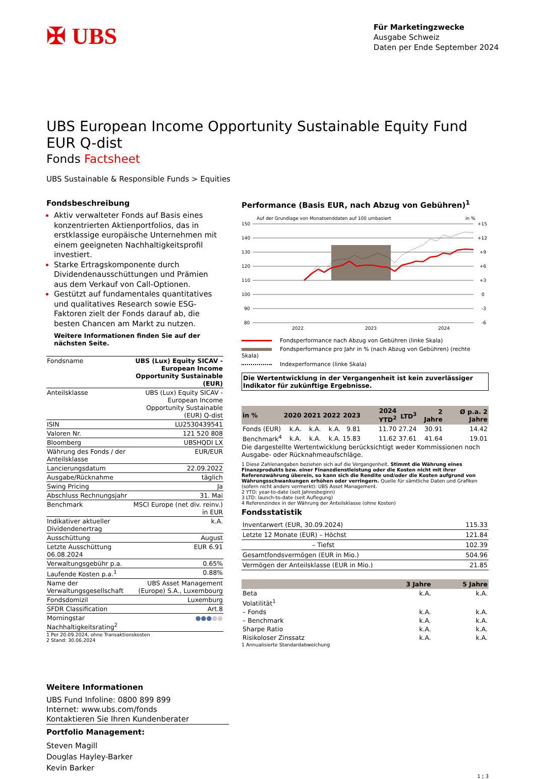✠ UBS
Für Marketingzwecke
Ausgabe Schweiz
Daten per Ende September 2024
UBS European Income Opportunity Sustainable Equity Fund EUR Q-dist
Fonds Factsheet
UBS Sustainable & Responsible Funds > Equities
Fondsbeschreibung
Aktiv verwalteter Fonds auf Basis eines konzentrierten Aktienportfolios, das in erstklassige europäische Unternehmen mit einem geeigneten Nachhaltigkeitsprofil investiert.
Starke Ertragskomponente durch Dividendenausschüttungen und Prämien aus dem Verkauf von Call-Optionen.
Gestützt auf fundamentales quantitatives und qualitatives Research sowie ESG-Faktoren zielt der Fonds darauf ab, die besten Chancen am Markt zu nutzen.
Weitere Informationen finden Sie auf der nächsten Seite.
| Fondsname | UBS (Lux) Equity SICAV - European Income Opportunity Sustainable (EUR) |
| Anteilsklasse | UBS (Lux) Equity SICAV - European Income Opportunity Sustainable (EUR) Q-dist |
| ISIN | LU2530439541 |
| Valoren Nr. | 121 520 808 |
| Bloomberg | UBSHQDI LX |
| Währung des Fonds / der Anteilsklasse | EUR/EUR |
| Lancierungsdatum | 22.09.2022 |
| Ausgabe/Rücknahme | täglich |
| Swing Pricing | Ja |
| Abschluss Rechnungsjahr | 31. Mai |
| Benchmark | MSCI Europe (net div. reinv.) in EUR |
| Indikativer aktueller Dividendenertrag | k.A. |
| Ausschüttung | August |
| Letzte Ausschüttung 06.08.2024 | EUR 6.91 |
| Verwaltungsgebühr p.a. | 0.65% |
| Laufende Kosten p.a.<sup>1</sup> | 0.88% |
| Name der Verwaltungsgesellschaft | UBS Asset Management (Europe) S.A., Luxembourg |
| Fondsdomizil | Luxemburg |
| SFDR Classification | Art.8 |
| Morningstar Nachhaltigkeitsrating<sup>2</sup> | ●●● ●● |
1 Per 20.09.2024, ohne Transaktionskosten
2 Stand: 30.06.2024
Performance (Basis EUR, nach Abzug von Gebühren)<sup>1</sup>
Auf der Grundlage von Monatsenddaten auf 100 umbasiert
in %
150
140
130
120
110
100
90
80
+15
+12
+9
+6
+3
0
-3
-6
2022
2023
2024
Fondsperformance nach Abzug von Gebühren (linke Skala)
Fondsperformance pro Jahr in % (nach Abzug von Gebühren) (rechte Skala)
Indexperformance (linke Skala)
Die Wertentwicklung in der Vergangenheit ist kein zuverlässiger Indikator für zukünftige Ergebnisse.
| in % | 2020 | 2021 | 2022 | 2023 | 2024 YTD<sup>2</sup> | LTD<sup>3</sup> | 2 Jahre | Ø p.a. 2 Jahre |
| --- | --- | --- | --- | --- | --- | --- | --- | --- |
| Fonds (EUR) | k.A. | k.A. | k.A. | 9.81 | 11.70 | 27.24 | 30.91 | 14.42 |
| Benchmark<sup>4</sup> | k.A. | k.A. | k.A. | 15.83 | 11.62 | 37.61 | 41.64 | 19.01 |
Die dargestellte Wertentwicklung berücksichtigt weder Kommissionen noch Ausgabe- oder Rücknahmeaufschläge.
1 Diese Zahlenangaben beziehen sich auf die Vergangenheit. Stimmt die Währung eines Finanzprodukts bzw. einer Finanzdienstleistung oder die Kosten nicht mit ihrer Referenzwährung überein, so kann sich die Rendite und/oder die Kosten aufgrund von Währungsschwankungen erhöhen oder verringern. Quelle für sämtliche Daten und Grafiken (sofern nicht anders vermerkt): UBS Asset Management.
2 YTD: year-to-date (seit Jahresbeginn)
3 LTD: launch-to-date (seit Auflegung)
4 Referenzindex in der Währung der Anteilsklasse (ohne Kosten)
Fondsstatistik
| Inventarwert (EUR, 30.09.2024) | 115.33 |
| Letzte 12 Monate (EUR) – Höchst | 121.84 |
| – Tiefst | 102.39 |
| Gesamtfondsvermögen (EUR in Mio.) | 504.96 |
| Vermögen der Anteilsklasse (EUR in Mio.) | 21.85 |
| | 3 Jahre | 5 Jahre |
| --- | --- | --- |
| Beta | k.A. | k.A. |
| Volatilität<sup>1</sup> | | |
| – Fonds | k.A. | k.A. |
| – Benchmark | k.A. | k.A. |
| Sharpe Ratio | k.A. | k.A. |
| Risikoloser Zinssatz | k.A. | k.A. |
1 Annualisierte Standardabweichung
Weitere Informationen
UBS Fund Infoline: 0800 899 899
Internet: www.ubs.com/fonds
Kontaktieren Sie Ihren Kundenberater
Portfolio Management:
Steven Magill
Douglas Hayley-Barker
Kevin Barker
1 ¦ 3